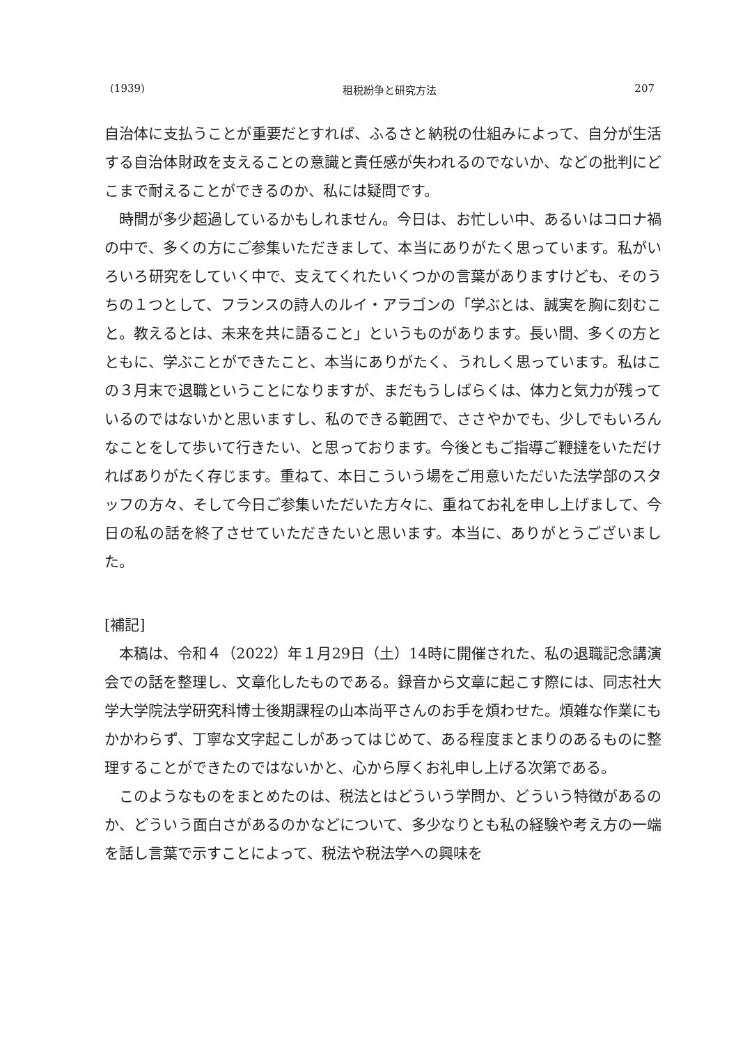(1939) 租税紛争と研究方法 207
自治体に支払うことが重要だとすれば、ふるさと納税の仕組みによって、自分が生活する自治体財政を支えることの意識と責任感が失われるのでないか、などの批判にどこまで耐えることができるのか、私には疑問です。
時間が多少超過しているかもしれません。今日は、お忙しい中、あるいはコロナ禍の中で、多くの方にご参集いただきまして、本当にありがたく思っています。私がいろいろ研究をしていく中で、支えてくれたいくつかの言葉がありますけども、そのうちの１つとして、フランスの詩人のルイ・アラゴンの「学ぶとは、誠実を胸に刻むこと。教えるとは、未来を共に語ること」というものがあります。長い間、多くの方とともに、学ぶことができたこと、本当にありがたく、うれしく思っています。私はこの３月末で退職ということになりますが、まだもうしばらくは、体力と気力が残っているのではないかと思いますし、私のできる範囲で、ささやかでも、少しでもいろんなことをして歩いて行きたい、と思っております。今後ともご指導ご鞭撻をいただければありがたく存じます。重ねて、本日こういう場をご用意いただいた法学部のスタッフの方々、そして今日ご参集いただいた方々に、重ねてお礼を申し上げまして、今日の私の話を終了させていただきたいと思います。本当に、ありがとうございました。
[補記]
本稿は、令和４（2022）年１月29日（土）14時に開催された、私の退職記念講演会での話を整理し、文章化したものである。録音から文章に起こす際には、同志社大学大学院法学研究科博士後期課程の山本尚平さんのお手を煩わせた。煩雑な作業にもかかわらず、丁寧な文字起こしがあってはじめて、ある程度まとまりのあるものに整理することができたのではないかと、心から厚くお礼申し上げる次第である。
このようなものをまとめたのは、税法とはどういう学問か、どういう特徴があるのか、どういう面白さがあるのかなどについて、多少なりとも私の経験や考え方の一端を話し言葉で示すことによって、税法や税法学への興味を